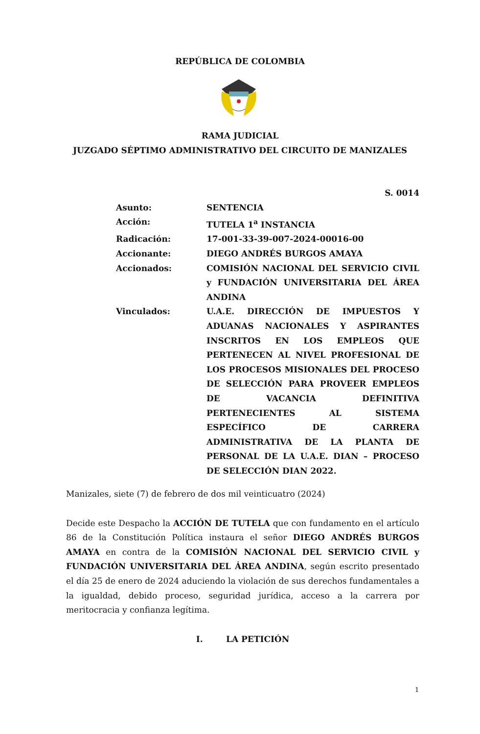REPÚBLICA DE COLOMBIA
RAMA JUDICIAL
JUZGADO SÉPTIMO ADMINISTRATIVO DEL CIRCUITO DE MANIZALES
S. 0014
Asunto: SENTENCIA
Acción: TUTELA 1<sup>a</sup> INSTANCIA
Radicación: 17-001-33-39-007-2024-00016-00
Accionante: DIEGO ANDRÉS BURGOS AMAYA
Accionados: COMISIÓN NACIONAL DEL SERVICIO CIVIL y FUNDACIÓN UNIVERSITARIA DEL ÁREA ANDINA
Vinculados: U.A.E. DIRECCIÓN DE IMPUESTOS Y ADUANAS NACIONALES Y ASPIRANTES INSCRITOS EN LOS EMPLEOS QUE PERTENECEN AL NIVEL PROFESIONAL DE LOS PROCESOS MISIONALES DEL PROCESO DE SELECCIÓN PARA PROVEER EMPLEOS DE VACANCIA DEFINITIVA PERTENECIENTES AL SISTEMA ESPECÍFICO DE CARRERA ADMINISTRATIVA DE LA PLANTA DE PERSONAL DE LA U.A.E. DIAN – PROCESO DE SELECCIÓN DIAN 2022.
Manizales, siete (7) de febrero de dos mil veinticuatro (2024)
Decide este Despacho la ACCIÓN DE TUTELA que con fundamento en el artículo 86 de la Constitución Política instaura el señor DIEGO ANDRÉS BURGOS AMAYA en contra de la COMISIÓN NACIONAL DEL SERVICIO CIVIL y FUNDACIÓN UNIVERSITARIA DEL ÁREA ANDINA, según escrito presentado el día 25 de enero de 2024 aduciendo la violación de sus derechos fundamentales a la igualdad, debido proceso, seguridad jurídica, acceso a la carrera por meritocracia y confianza legítima.
I. LA PETICIÓN
1